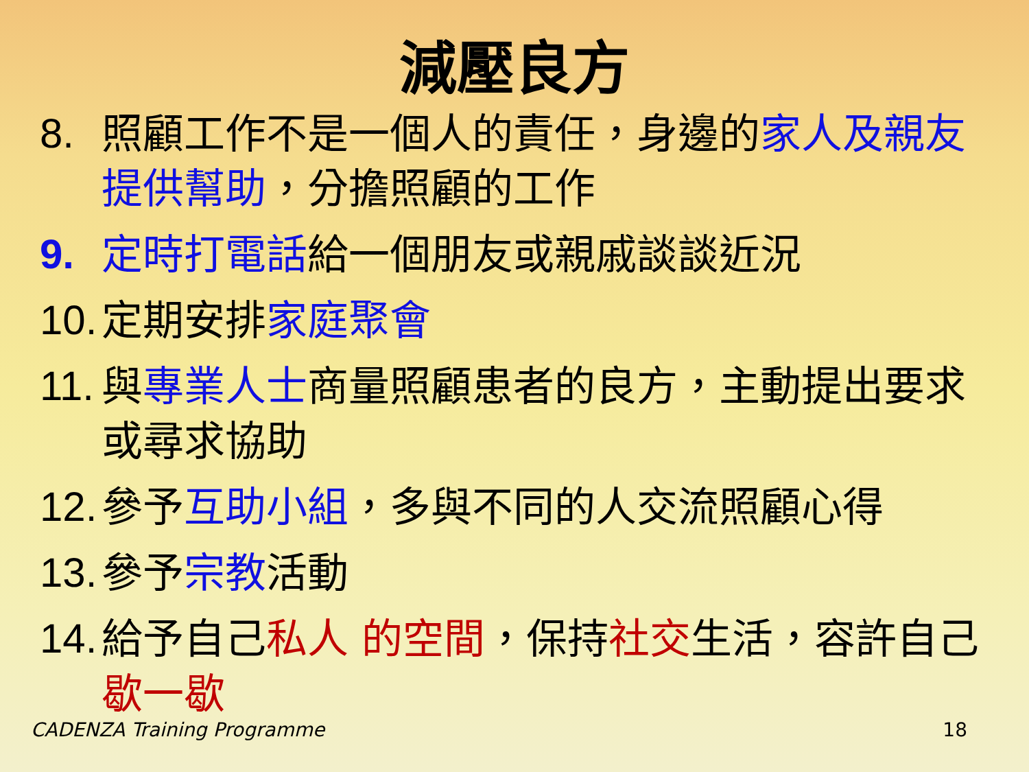減壓良方
8. 照顧工作不是一個人的責任，身邊的家人及親友提供幫助，分擔照顧的工作
9. 定時打電話給一個朋友或親戚談談近況
10. 定期安排家庭聚會
11. 與專業人士商量照顧患者的良方，主動提出要求或尋求協助
12. 參予互助小組，多與不同的人交流照顧心得
13. 參予宗教活動
14. 給予自己私人 的空間，保持社交生活，容許自己歇一歇
CADENZA Training Programme 18